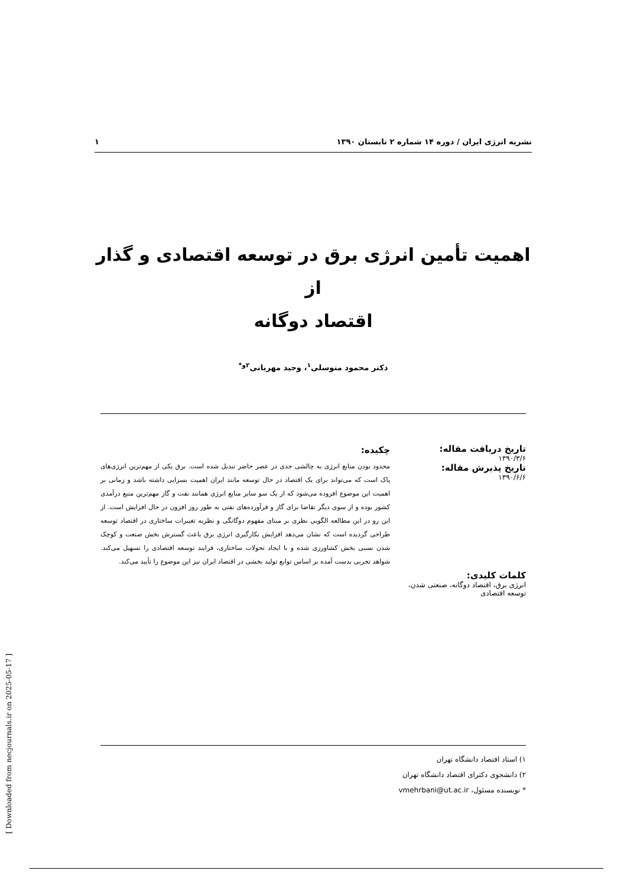نشریه انرژی ایران / دوره ۱۴ شماره ۲ تابستان ۱۳۹۰ ۱
اهمیت تأمین انرژی برق در توسعه اقتصادی و گذار از
اقتصاد دوگانه
دکتر محمود متوسلی<sup>۱</sup>، وحید مهربانی<sup>۲و*</sup>
تاریخ دریافت مقاله:
۱۳۹۰/۳/۶
تاریخ پذیرش مقاله:
۱۳۹۰/۶/۶
کلمات کلیدی:
انرژی برق، اقتصاد دوگانه، صنعتی شدن، توسعه اقتصادی
چکیده:
محدود بودن منابع انرژی به چالشی جدی در عصر حاضر تبدیل شده است. برق یکی از مهم‌ترین انرژی‌های پاک است که می‌تواند برای یک اقتصاد در حال توسعه مانند ایران اهمیت بسزایی داشته باشد و زمانی بر اهمیت این موضوع افزوده می‌شود که از یک سو سایر منابع انرژی همانند نفت و گاز مهم‌ترین منبع درآمدی کشور بوده و از سوی دیگر تقاضا برای گاز و فرآورده‌های نفتی به طور روز افزون در حال افزایش است. از این رو در این مطالعه الگویی نظری بر مبنای مفهوم دوگانگی و نظریه تغییرات ساختاری در اقتصاد توسعه طراحی گردیده است که نشان می‌دهد افزایش بکارگیری انرژی برق باعث گسترش بخش صنعت و کوچک شدن نسبی بخش کشاورزی شده و با ایجاد تحولات ساختاری، فرایند توسعه اقتصادی را تسهیل می‌کند. شواهد تجربی بدست آمده بر اساس توابع تولید بخشی در اقتصاد ایران نیز این موضوع را تأیید می‌کند.
۱) استاد اقتصاد دانشگاه تهران
۲) دانشجوی دکترای اقتصاد دانشگاه تهران
* نویسنده مسئول، vmehrbani@ut.ac.ir
[ Downloaded from necjournals.ir on 2025-05-17 ]